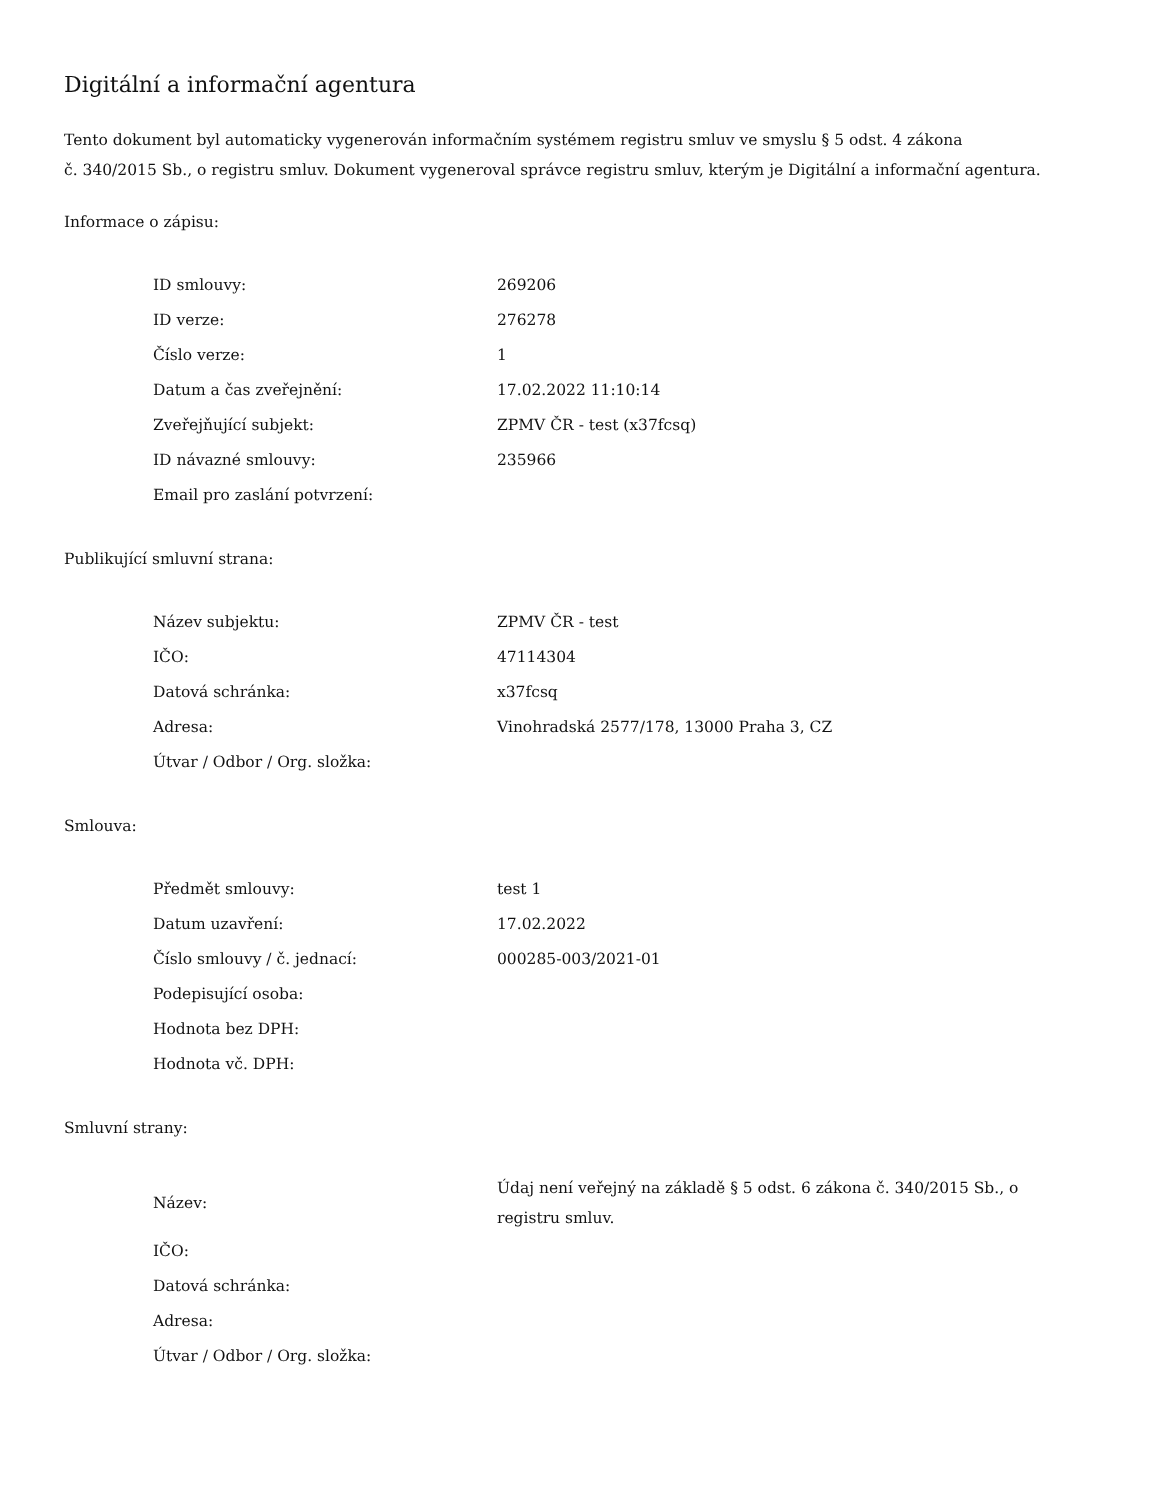Digitální a informační agentura
Tento dokument byl automaticky vygenerován informačním systémem registru smluv ve smyslu § 5 odst. 4 zákona
č. 340/2015 Sb., o registru smluv. Dokument vygeneroval správce registru smluv, kterým je Digitální a informační agentura.
Informace o zápisu:
| ID smlouvy: | 269206 |
| ID verze: | 276278 |
| Číslo verze: | 1 |
| Datum a čas zveřejnění: | 17.02.2022 11:10:14 |
| Zveřejňující subjekt: | ZPMV ČR - test (x37fcsq) |
| ID návazné smlouvy: | 235966 |
| Email pro zaslání potvrzení: | |
Publikující smluvní strana:
| Název subjektu: | ZPMV ČR - test |
| IČO: | 47114304 |
| Datová schránka: | x37fcsq |
| Adresa: | Vinohradská 2577/178, 13000 Praha 3, CZ |
| Útvar / Odbor / Org. složka: | |
Smlouva:
| Předmět smlouvy: | test 1 |
| Datum uzavření: | 17.02.2022 |
| Číslo smlouvy / č. jednací: | 000285-003/2021-01 |
| Podepisující osoba: | |
| Hodnota bez DPH: | |
| Hodnota vč. DPH: | |
Smluvní strany:
| Název: | Údaj není veřejný na základě § 5 odst. 6 zákona č. 340/2015 Sb., o registru smluv. |
| IČO: | |
| Datová schránka: | |
| Adresa: | |
| Útvar / Odbor / Org. složka: | |